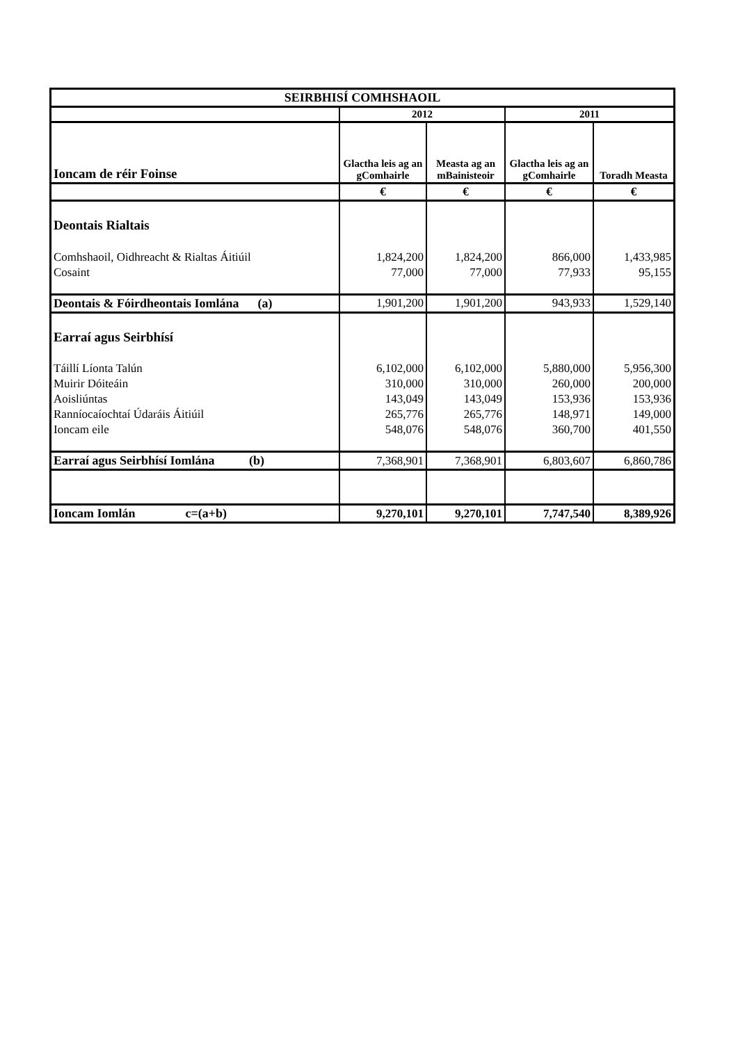| SEIRBHISÍ COMHSHAOIL | | | | |
| --- | --- | --- | --- | --- |
| | 2012 | | 2011 | |
| Ioncam de réir Foinse | Glactha leis ag an gComhairle | Measta ag an mBainisteoir | Glactha leis ag an gComhairle | Toradh Measta |
| | € | € | € | € |
| Deontais Rialtais | | | | |
| Comhshaoil, Oidhreacht & Rialtas Áitiúil | 1,824,200 | 1,824,200 | 866,000 | 1,433,985 |
| Cosaint | 77,000 | 77,000 | 77,933 | 95,155 |
| Deontais & Fóirdheontais Iomlána (a) | 1,901,200 | 1,901,200 | 943,933 | 1,529,140 |
| Earraí agus Seirbhísí | | | | |
| Táillí Líonta Talún | 6,102,000 | 6,102,000 | 5,880,000 | 5,956,300 |
| Muirir Dóiteáin | 310,000 | 310,000 | 260,000 | 200,000 |
| Aoisliúntas | 143,049 | 143,049 | 153,936 | 153,936 |
| Ranníocaíochtaí Údaráis Áitiúil | 265,776 | 265,776 | 148,971 | 149,000 |
| Ioncam eile | 548,076 | 548,076 | 360,700 | 401,550 |
| Earraí agus Seirbhísí Iomlána (b) | 7,368,901 | 7,368,901 | 6,803,607 | 6,860,786 |
| Ioncam Iomlán c=(a+b) | 9,270,101 | 9,270,101 | 7,747,540 | 8,389,926 |